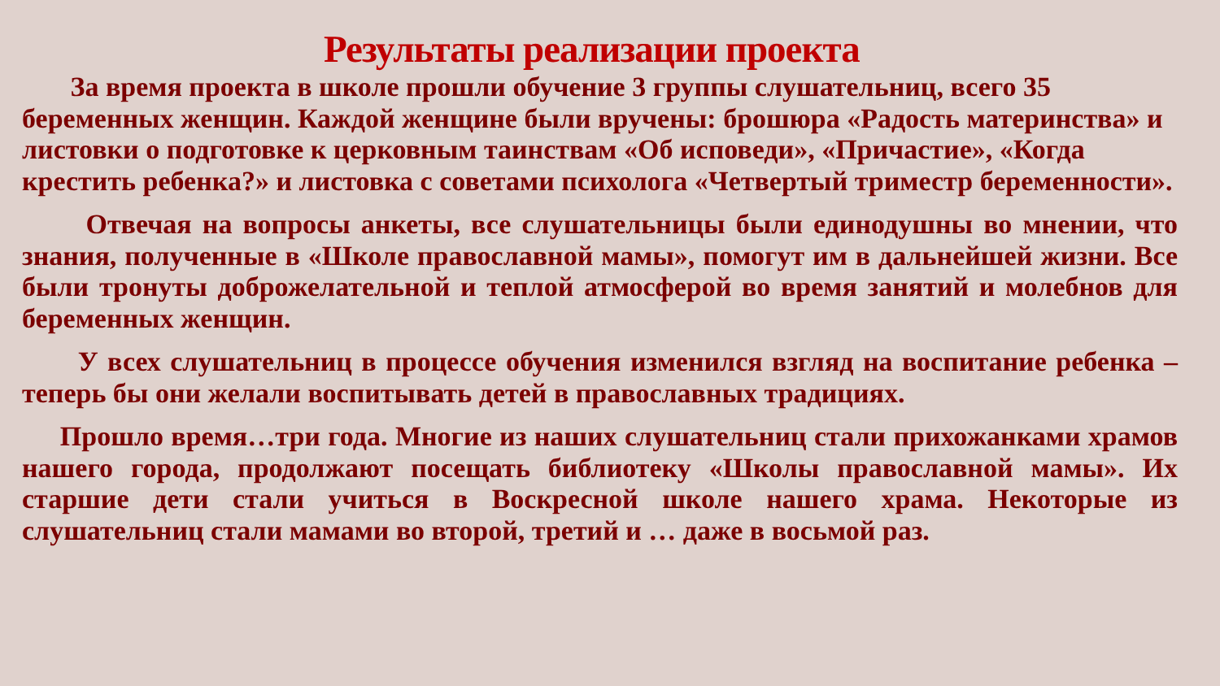Результаты реализации проекта
За время проекта в школе прошли обучение 3 группы слушательниц, всего 35 беременных женщин. Каждой женщине были вручены: брошюра «Радость материнства» и листовки о подготовке к церковным таинствам «Об исповеди», «Причастие», «Когда крестить ребенка?» и листовка с советами психолога «Четвертый триместр беременности».
Отвечая на вопросы анкеты, все слушательницы были единодушны во мнении, что знания, полученные в «Школе православной мамы», помогут им в дальнейшей жизни. Все были тронуты доброжелательной и теплой атмосферой во время занятий и молебнов для беременных женщин.
У всех слушательниц в процессе обучения изменился взгляд на воспитание ребенка – теперь бы они желали воспитывать детей в православных традициях.
Прошло время…три года. Многие из наших слушательниц стали прихожанками храмов нашего города, продолжают посещать библиотеку «Школы православной мамы». Их старшие дети стали учиться в Воскресной школе нашего храма. Некоторые из слушательниц стали мамами во второй, третий и … даже в восьмой раз.